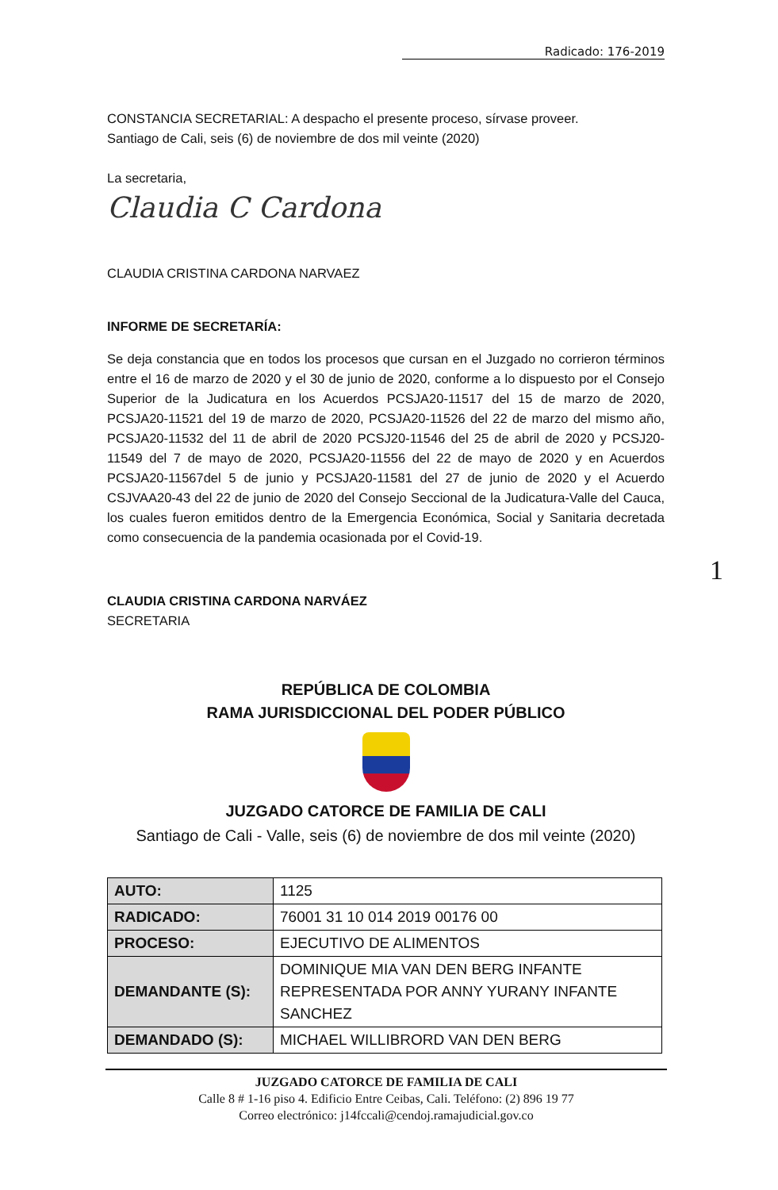Radicado: 176-2019
CONSTANCIA SECRETARIAL: A despacho el presente proceso, sírvase proveer.
Santiago de Cali, seis (6) de noviembre de dos mil veinte (2020)
La secretaria,
Claudia C Cardona
CLAUDIA CRISTINA CARDONA NARVAEZ
INFORME DE SECRETARÍA:
Se deja constancia que en todos los procesos que cursan en el Juzgado no corrieron términos entre el 16 de marzo de 2020 y el 30 de junio de 2020, conforme a lo dispuesto por el Consejo Superior de la Judicatura en los Acuerdos PCSJA20-11517 del 15 de marzo de 2020, PCSJA20-11521 del 19 de marzo de 2020, PCSJA20-11526 del 22 de marzo del mismo año, PCSJA20-11532 del 11 de abril de 2020 PCSJ20-11546 del 25 de abril de 2020 y PCSJ20-11549 del 7 de mayo de 2020, PCSJA20-11556 del 22 de mayo de 2020 y en Acuerdos PCSJA20-11567del 5 de junio y PCSJA20-11581 del 27 de junio de 2020 y el Acuerdo CSJVAA20-43 del 22 de junio de 2020 del Consejo Seccional de la Judicatura-Valle del Cauca, los cuales fueron emitidos dentro de la Emergencia Económica, Social y Sanitaria decretada como consecuencia de la pandemia ocasionada por el Covid-19.
CLAUDIA CRISTINA CARDONA NARVÁEZ
SECRETARIA
REPÚBLICA DE COLOMBIA
RAMA JURISDICCIONAL DEL PODER PÚBLICO
JUZGADO CATORCE DE FAMILIA DE CALI
Santiago de Cali - Valle, seis (6) de noviembre de dos mil veinte (2020)
| AUTO: | 1125 |
| RADICADO: | 76001 31 10 014 2019 00176 00 |
| PROCESO: | EJECUTIVO DE ALIMENTOS |
| DEMANDANTE (S): | DOMINIQUE MIA VAN DEN BERG INFANTE REPRESENTADA POR ANNY YURANY INFANTE SANCHEZ |
| DEMANDADO (S): | MICHAEL WILLIBRORD VAN DEN BERG |
1
JUZGADO CATORCE DE FAMILIA DE CALI
Calle 8 # 1-16 piso 4. Edificio Entre Ceibas, Cali. Teléfono: (2) 896 19 77
Correo electrónico: j14fccali@cendoj.ramajudicial.gov.co